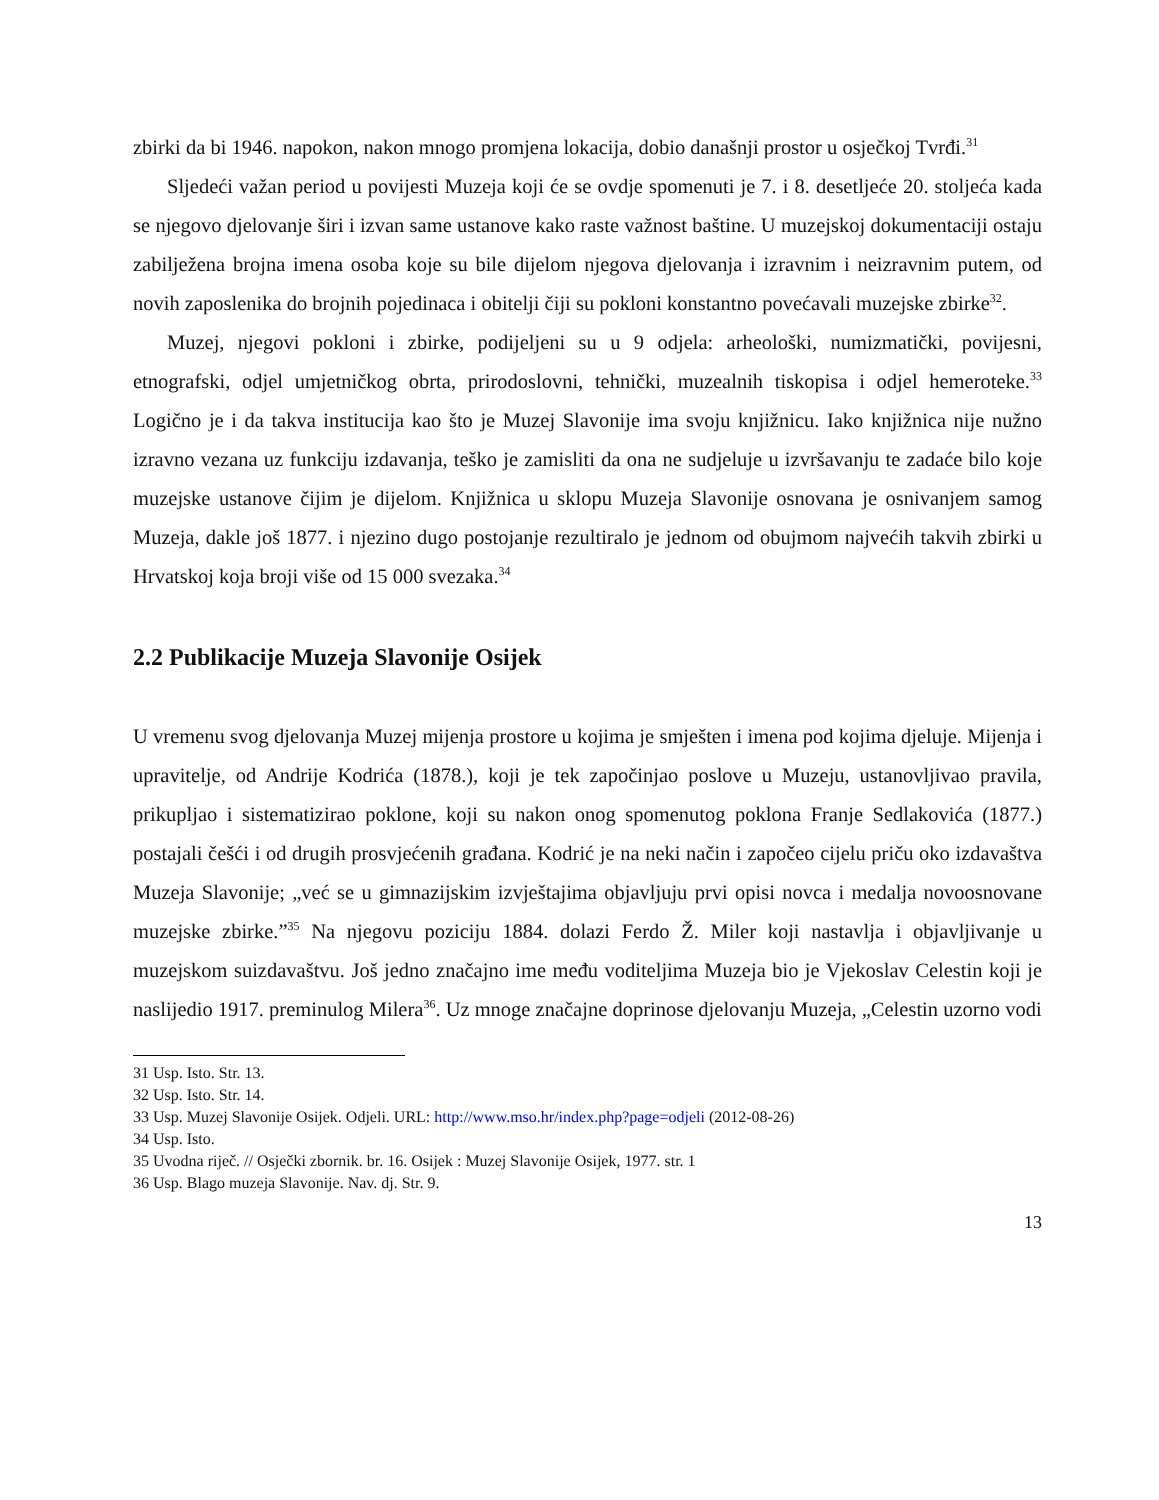zbirki da bi 1946. napokon, nakon mnogo promjena lokacija, dobio današnji prostor u osječkoj Tvrđi.<sup>31</sup>
Sljedeći važan period u povijesti Muzeja koji će se ovdje spomenuti je 7. i 8. desetljeće 20. stoljeća kada se njegovo djelovanje širi i izvan same ustanove kako raste važnost baštine. U muzejskoj dokumentaciji ostaju zabilježena brojna imena osoba koje su bile dijelom njegova djelovanja i izravnim i neizravnim putem, od novih zaposlenika do brojnih pojedinaca i obitelji čiji su pokloni konstantno povećavali muzejske zbirke<sup>32</sup>.
Muzej, njegovi pokloni i zbirke, podijeljeni su u 9 odjela: arheološki, numizmatički, povijesni, etnografski, odjel umjetničkog obrta, prirodoslovni, tehnički, muzealnih tiskopisa i odjel hemeroteke.<sup>33</sup> Logično je i da takva institucija kao što je Muzej Slavonije ima svoju knjižnicu. Iako knjižnica nije nužno izravno vezana uz funkciju izdavanja, teško je zamisliti da ona ne sudjeluje u izvršavanju te zadaće bilo koje muzejske ustanove čijim je dijelom. Knjižnica u sklopu Muzeja Slavonije osnovana je osnivanjem samog Muzeja, dakle još 1877. i njezino dugo postojanje rezultiralo je jednom od obujmom najvećih takvih zbirki u Hrvatskoj koja broji više od 15 000 svezaka.<sup>34</sup>
2.2 Publikacije Muzeja Slavonije Osijek
U vremenu svog djelovanja Muzej mijenja prostore u kojima je smješten i imena pod kojima djeluje. Mijenja i upravitelje, od Andrije Kodrića (1878.), koji je tek započinjao poslove u Muzeju, ustanovljivao pravila, prikupljao i sistematizirao poklone, koji su nakon onog spomenutog poklona Franje Sedlakovića (1877.) postajali češći i od drugih prosvjećenih građana. Kodrić je na neki način i započeo cijelu priču oko izdavaštva Muzeja Slavonije; „već se u gimnazijskim izvještajima objavljuju prvi opisi novca i medalja novoosnovane muzejske zbirke.”<sup>35</sup> Na njegovu poziciju 1884. dolazi Ferdo Ž. Miler koji nastavlja i objavljivanje u muzejskom suizdavaštvu. Još jedno značajno ime među voditeljima Muzeja bio je Vjekoslav Celestin koji je naslijedio 1917. preminulog Milera<sup>36</sup>. Uz mnoge značajne doprinose djelovanju Muzeja, „Celestin uzorno vodi
31 Usp. Isto. Str. 13.
32 Usp. Isto. Str. 14.
33 Usp. Muzej Slavonije Osijek. Odjeli. URL: http://www.mso.hr/index.php?page=odjeli (2012-08-26)
34 Usp. Isto.
35 Uvodna riječ. // Osječki zbornik. br. 16. Osijek : Muzej Slavonije Osijek, 1977. str. 1
36 Usp. Blago muzeja Slavonije. Nav. dj. Str. 9.
13